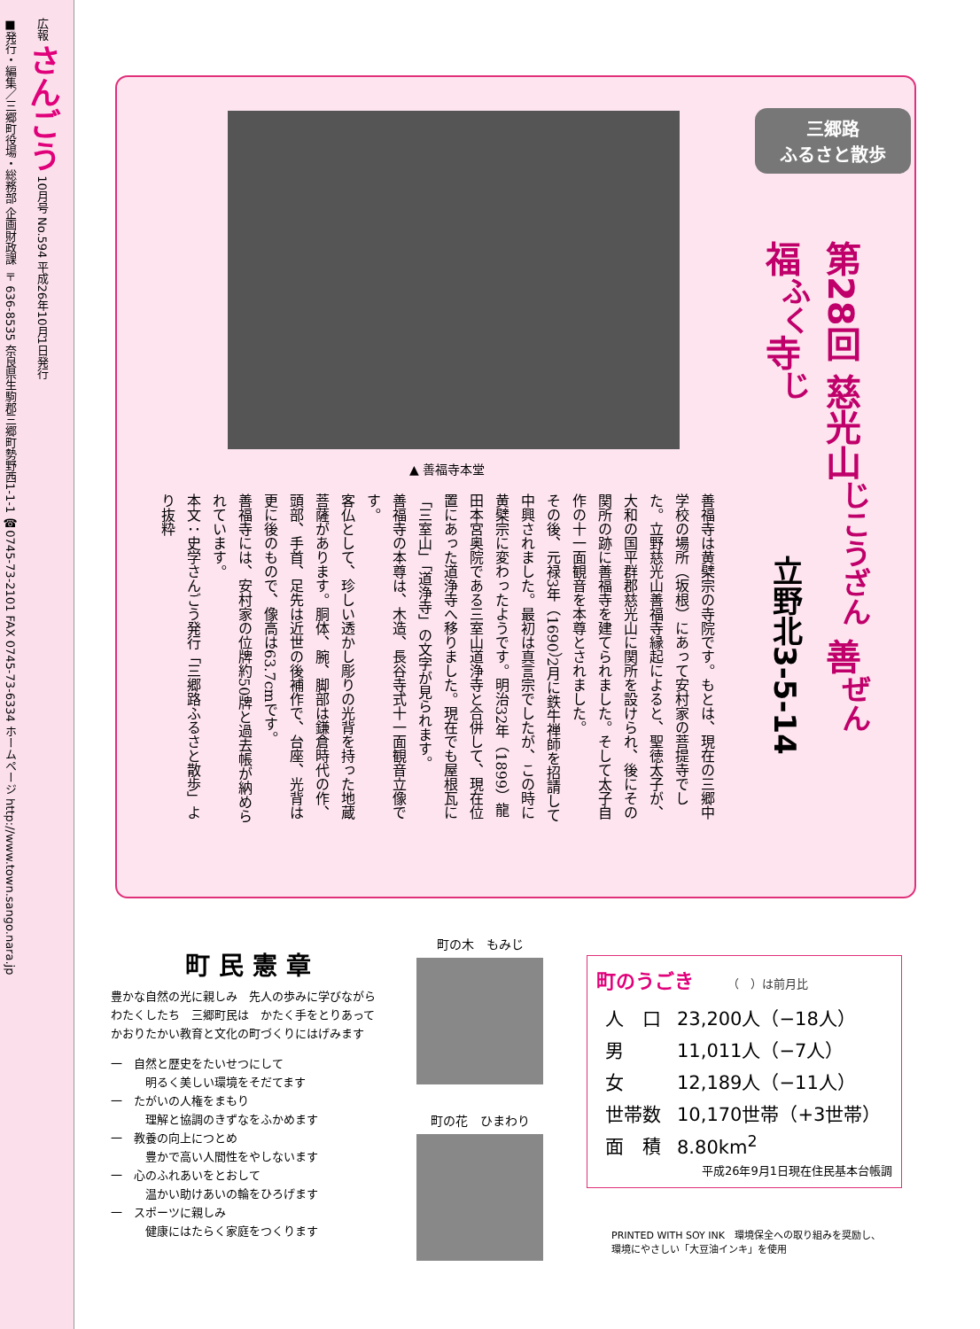広報 さんごう 10月号 No.594 平成26年10月1日発行
■発行・編集／三郷町役場・総務部 企画財政課 〒636-8535 奈良県生駒郡三郷町勢野西1-1-1 ☎0745-73-2101 FAX 0745-73-6334 ホームページ http://www.town.sango.nara.jp
三郷路
ふるさと散歩
第28回 慈光山<sup>じこうざん</sup> 善<sup>ぜん</sup>福<sup>ふく</sup>寺<sup>じ</sup>
立野北3-5-14
▲ 善福寺本堂
善福寺は黄檗宗の寺院です。もとは、現在の三郷中学校の場所（坂根）にあって安村家の菩提寺でした。立野慈光山善福寺縁起によると、聖徳太子が、大和の国平群郡慈光山に関所を設けられ、後にその関所の跡に善福寺を建てられました。そして太子自作の十一面観音を本尊とされました。
その後、元禄3年（1690）2月に鉄牛禅師を招請して中興されました。最初は真言宗でしたが、この時に黄檗宗に変わったようです。明治32年（1899）龍田本宮奥院である三室山道浄寺と合併して、現在位置にあった道浄寺へ移りました。現在でも屋根瓦に「三室山」「道浄寺」の文字が見られます。
善福寺の本尊は、木造、長谷寺式十一面観音立像です。
客仏として、珍しい透かし彫りの光背を持った地蔵菩薩があります。胴体、腕、脚部は鎌倉時代の作、頭部、手首、足先は近世の後補作で、台座、光背は更に後のもので、像高は63.7cmです。
善福寺には、安村家の位牌約50牌と過去帳が納められています。
本文：史学さんごう発行「三郷路ふるさと散歩」より抜粋
町民憲章
豊かな自然の光に親しみ　先人の歩みに学びながら
わたくしたち　三郷町民は　かたく手をとりあって
かおりたかい教育と文化の町づくりにはげみます
一　自然と歴史をたいせつにして
　　　明るく美しい環境をそだてます
一　たがいの人権をまもり
　　　理解と協調のきずなをふかめます
一　教養の向上につとめ
　　　豊かで高い人間性をやしないます
一　心のふれあいをとおして
　　　温かい助けあいの輪をひろげます
一　スポーツに親しみ
　　　健康にはたらく家庭をつくります
町の木　もみじ
町の花　ひまわり
町のうごき （　）は前月比
| 人 口 | 23,200人（−18人） |
| 男 | 11,011人（−7人） |
| 女 | 12,189人（−11人） |
| 世帯数 | 10,170世帯（+3世帯） |
| 面 積 | 8.80km<sup>2</sup> |
平成26年9月1日現在住民基本台帳調
PRINTED WITH SOY INK　環境保全への取り組みを奨励し、
環境にやさしい「大豆油インキ」を使用